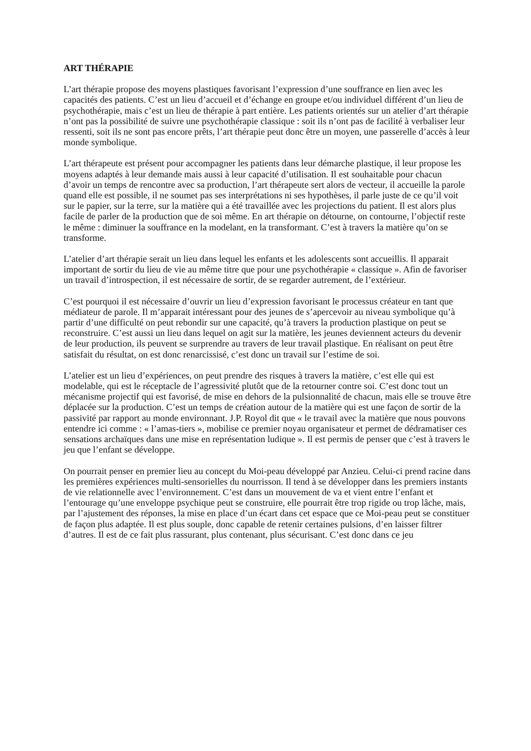ART THÉRAPIE
L’art thérapie propose des moyens plastiques favorisant l’expression d’une souffrance en lien avec les capacités des patients. C’est un lieu d’accueil et d’échange en groupe et/ou individuel différent d’un lieu de psychothérapie, mais c’est un lieu de thérapie à part entière. Les patients orientés sur un atelier d’art thérapie n’ont pas la possibilité de suivre une psychothérapie classique : soit ils n’ont pas de facilité à verbaliser leur ressenti, soit ils ne sont pas encore prêts, l’art thérapie peut donc être un moyen, une passerelle d’accès à leur monde symbolique.
L’art thérapeute est présent pour accompagner les patients dans leur démarche plastique, il leur propose les moyens adaptés à leur demande mais aussi à leur capacité d’utilisation. Il est souhaitable pour chacun d’avoir un temps de rencontre avec sa production, l’art thérapeute sert alors de vecteur, il accueille la parole quand elle est possible, il ne soumet pas ses interprétations ni ses hypothèses, il parle juste de ce qu’il voit sur le papier, sur la terre, sur la matière qui a été travaillée avec les projections du patient. Il est alors plus facile de parler de la production que de soi même. En art thérapie on détourne, on contourne, l’objectif reste le même : diminuer la souffrance en la modelant, en la transformant. C’est à travers la matière qu’on se transforme.
L’atelier d’art thérapie serait un lieu dans lequel les enfants et les adolescents sont accueillis. Il apparait important de sortir du lieu de vie au même titre que pour une psychothérapie « classique ». Afin de favoriser un travail d’introspection, il est nécessaire de sortir, de se regarder autrement, de l’extérieur.
C’est pourquoi il est nécessaire d’ouvrir un lieu d’expression favorisant le processus créateur en tant que médiateur de parole. Il m’apparait intéressant pour des jeunes de s’apercevoir au niveau symbolique qu’à partir d’une difficulté on peut rebondir sur une capacité, qu’à travers la production plastique on peut se reconstruire. C’est aussi un lieu dans lequel on agit sur la matière, les jeunes deviennent acteurs du devenir de leur production, ils peuvent se surprendre au travers de leur travail plastique. En réalisant on peut être satisfait du résultat, on est donc renarcissisé, c’est donc un travail sur l’estime de soi.
L’atelier est un lieu d’expériences, on peut prendre des risques à travers la matière, c’est elle qui est modelable, qui est le réceptacle de l’agressivité plutôt que de la retourner contre soi. C’est donc tout un mécanisme projectif qui est favorisé, de mise en dehors de la pulsionnalité de chacun, mais elle se trouve être déplacée sur la production. C’est un temps de création autour de la matière qui est une façon de sortir de la passivité par rapport au monde environnant. J.P. Royol dit que « le travail avec la matière que nous pouvons entendre ici comme : « l’amas-tiers », mobilise ce premier noyau organisateur et permet de dédramatiser ces sensations archaïques dans une mise en représentation ludique ». Il est permis de penser que c’est à travers le jeu que l’enfant se développe.
On pourrait penser en premier lieu au concept du Moi-peau développé par Anzieu. Celui-ci prend racine dans les premières expériences multi-sensorielles du nourrisson. Il tend à se développer dans les premiers instants de vie relationnelle avec l’environnement. C’est dans un mouvement de va et vient entre l’enfant et l’entourage qu’une enveloppe psychique peut se construire, elle pourrait être trop rigide ou trop lâche, mais, par l’ajustement des réponses, la mise en place d’un écart dans cet espace que ce Moi-peau peut se constituer de façon plus adaptée. Il est plus souple, donc capable de retenir certaines pulsions, d’en laisser filtrer d’autres. Il est de ce fait plus rassurant, plus contenant, plus sécurisant. C’est donc dans ce jeu